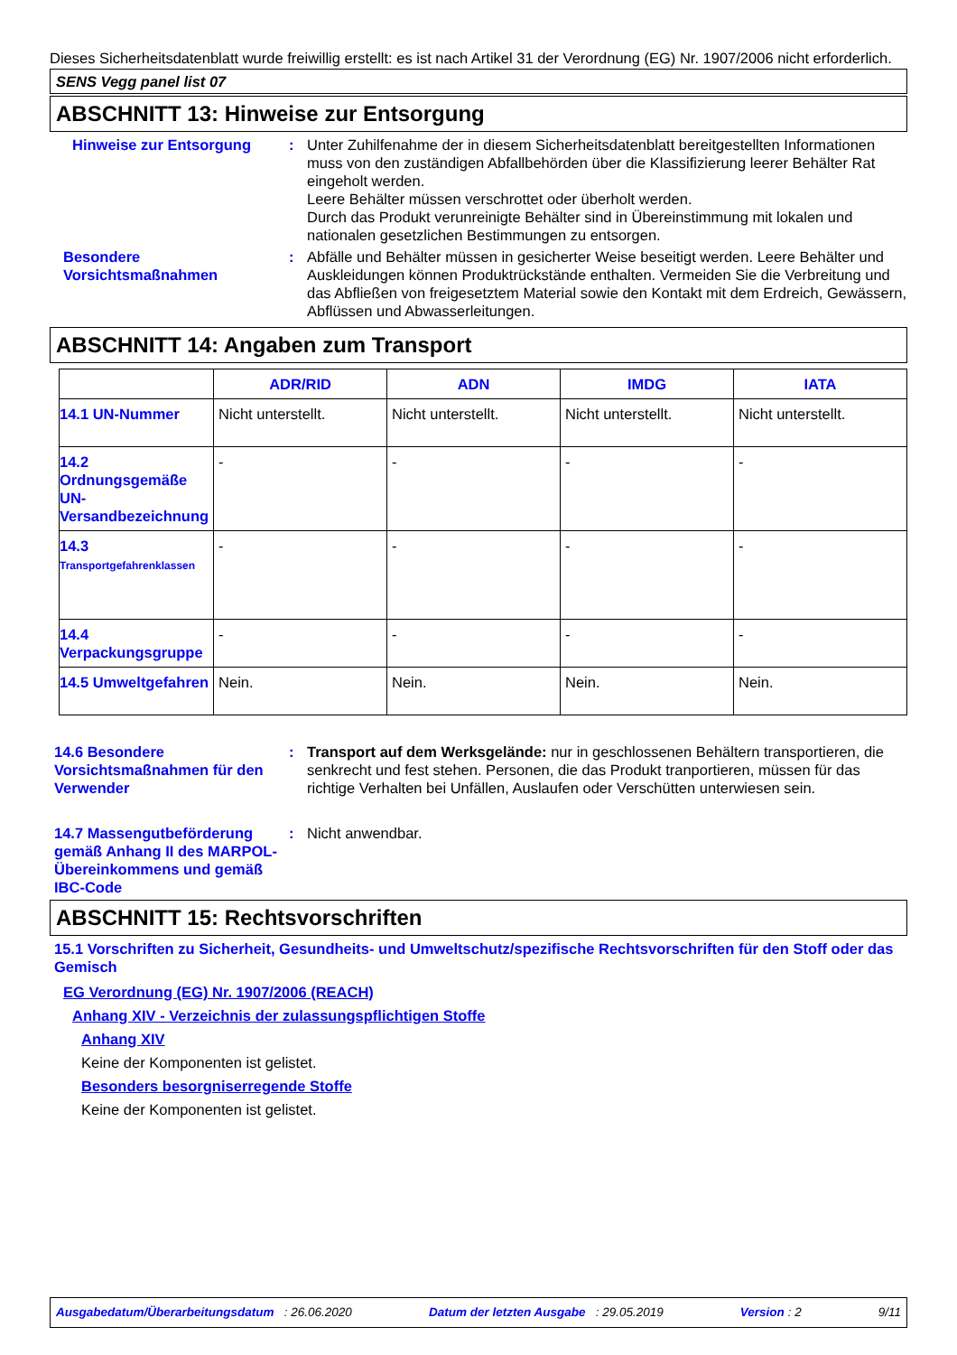Dieses Sicherheitsdatenblatt wurde freiwillig erstellt: es ist nach Artikel 31 der Verordnung (EG) Nr. 1907/2006 nicht erforderlich.
SENS Vegg panel list 07
ABSCHNITT 13: Hinweise zur Entsorgung
Hinweise zur Entsorgung : Unter Zuhilfenahme der in diesem Sicherheitsdatenblatt bereitgestellten Informationen muss von den zuständigen Abfallbehörden über die Klassifizierung leerer Behälter Rat eingeholt werden.
Leere Behälter müssen verschrottet oder überholt werden.
Durch das Produkt verunreinigte Behälter sind in Übereinstimmung mit lokalen und nationalen gesetzlichen Bestimmungen zu entsorgen.
Besondere Vorsichtsmaßnahmen
: Abfälle und Behälter müssen in gesicherter Weise beseitigt werden. Leere Behälter und Auskleidungen können Produktrückstände enthalten. Vermeiden Sie die Verbreitung und das Abfließen von freigesetztem Material sowie den Kontakt mit dem Erdreich, Gewässern, Abflüssen und Abwasserleitungen.
ABSCHNITT 14: Angaben zum Transport
| | ADR/RID | ADN | IMDG | IATA |
| --- | --- | --- | --- | --- |
| 14.1 UN-Nummer | Nicht unterstellt. | Nicht unterstellt. | Nicht unterstellt. | Nicht unterstellt. |
| 14.2 Ordnungsgemäße UN-Versandbezeichnung | - | - | - | - |
| 14.3 Transportgefahrenklassen | - | - | - | - |
| 14.4 Verpackungsgruppe | - | - | - | - |
| 14.5 Umweltgefahren | Nein. | Nein. | Nein. | Nein. |
14.6 Besondere Vorsichtsmaßnahmen für den Verwender
: Transport auf dem Werksgelände: nur in geschlossenen Behältern transportieren, die senkrecht und fest stehen. Personen, die das Produkt tranportieren, müssen für das richtige Verhalten bei Unfällen, Auslaufen oder Verschütten unterwiesen sein.
14.7 Massengutbeförderung gemäß Anhang II des MARPOL-Übereinkommens und gemäß IBC-Code
: Nicht anwendbar.
ABSCHNITT 15: Rechtsvorschriften
15.1 Vorschriften zu Sicherheit, Gesundheits- und Umweltschutz/spezifische Rechtsvorschriften für den Stoff oder das Gemisch
EG Verordnung (EG) Nr. 1907/2006 (REACH)
Anhang XIV - Verzeichnis der zulassungspflichtigen Stoffe
Anhang XIV
Keine der Komponenten ist gelistet.
Besonders besorgniserregende Stoffe
Keine der Komponenten ist gelistet.
Ausgabedatum/Überarbeitungsdatum : 26.06.2020 Datum der letzten Ausgabe : 29.05.2019 Version : 2 9/11